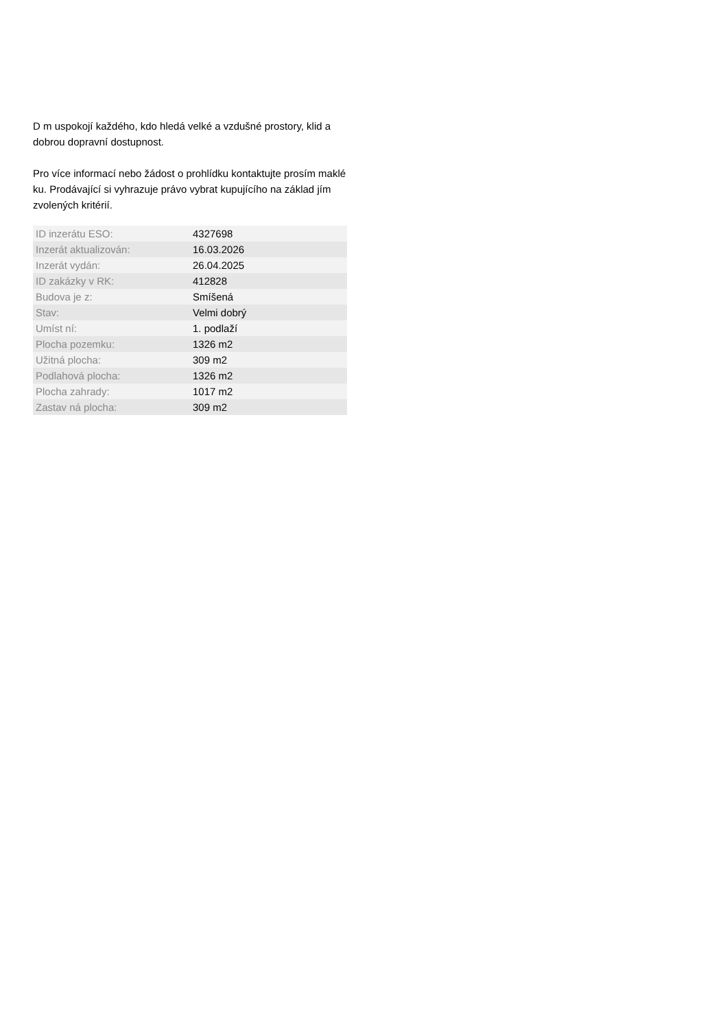D m uspokojí každého, kdo hledá velké a vzdušné prostory, klid a dobrou dopravní dostupnost.
Pro více informací nebo žádost o prohlídku kontaktujte prosím maklé ku. Prodávající si vyhrazuje právo vybrat kupujícího na základ jím zvolených kritérií.
| ID inzerátu ESO: | 4327698 |
| Inzerát aktualizován: | 16.03.2026 |
| Inzerát vydán: | 26.04.2025 |
| ID zakázky v RK: | 412828 |
| Budova je z: | Smíšená |
| Stav: | Velmi dobrý |
| Umíst ní: | 1. podlaží |
| Plocha pozemku: | 1326 m2 |
| Užitná plocha: | 309 m2 |
| Podlahová plocha: | 1326 m2 |
| Plocha zahrady: | 1017 m2 |
| Zastav ná plocha: | 309 m2 |